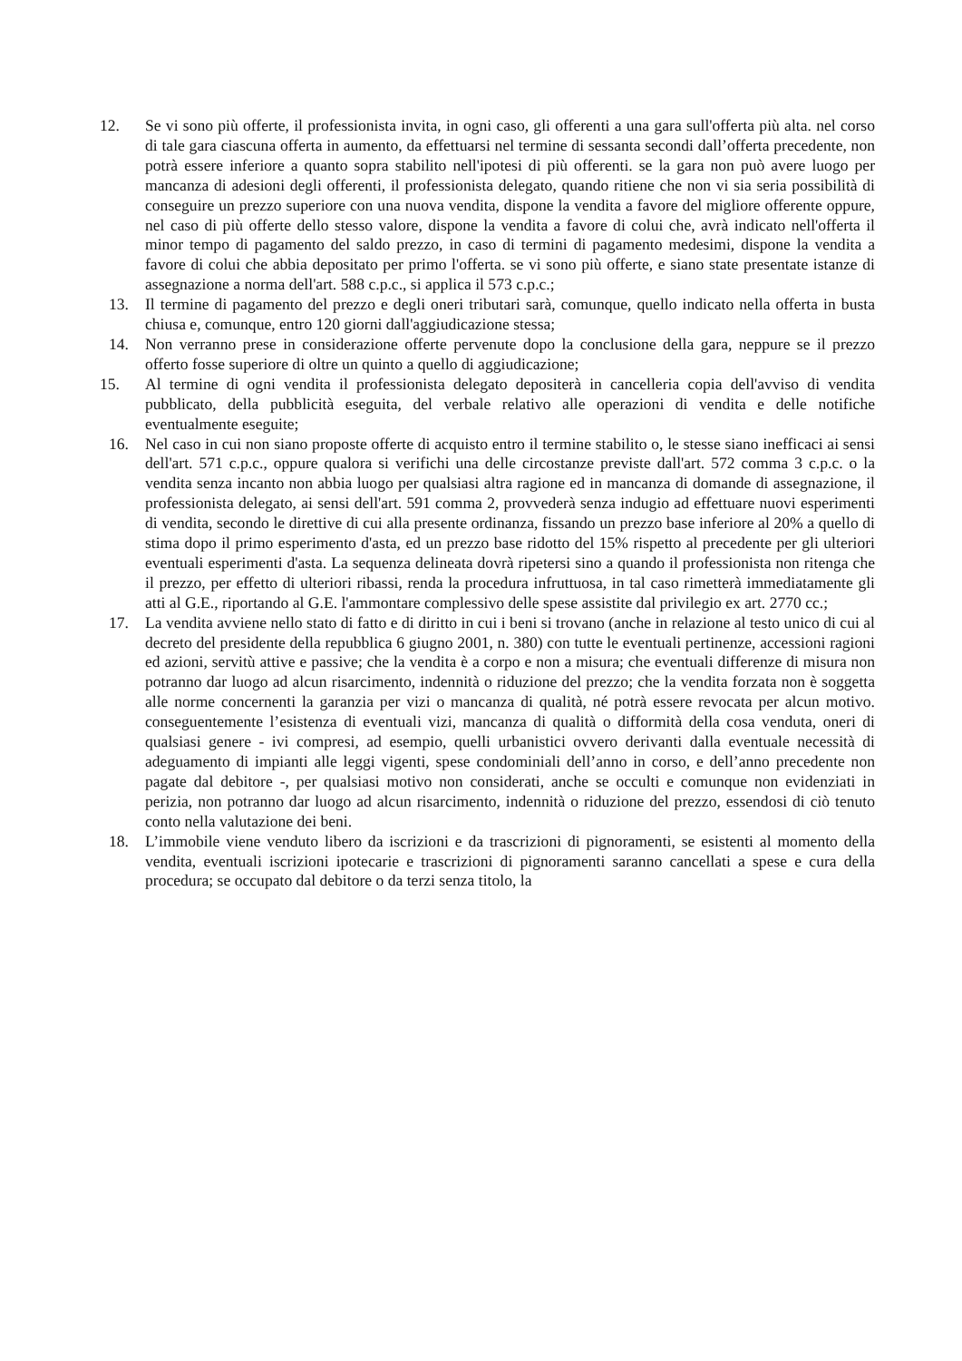12. Se vi sono più offerte, il professionista invita, in ogni caso, gli offerenti a una gara sull'offerta più alta. nel corso di tale gara ciascuna offerta in aumento, da effettuarsi nel termine di sessanta secondi dall’offerta precedente, non potrà essere inferiore a quanto sopra stabilito nell'ipotesi di più offerenti. se la gara non può avere luogo per mancanza di adesioni degli offerenti, il professionista delegato, quando ritiene che non vi sia seria possibilità di conseguire un prezzo superiore con una nuova vendita, dispone la vendita a favore del migliore offerente oppure, nel caso di più offerte dello stesso valore, dispone la vendita a favore di colui che, avrà indicato nell'offerta il minor tempo di pagamento del saldo prezzo, in caso di termini di pagamento medesimi, dispone la vendita a favore di colui che abbia depositato per primo l'offerta. se vi sono più offerte, e siano state presentate istanze di assegnazione a norma dell'art. 588 c.p.c., si applica il 573 c.p.c.;
13. Il termine di pagamento del prezzo e degli oneri tributari sarà, comunque, quello indicato nella offerta in busta chiusa e, comunque, entro 120 giorni dall'aggiudicazione stessa;
14. Non verranno prese in considerazione offerte pervenute dopo la conclusione della gara, neppure se il prezzo offerto fosse superiore di oltre un quinto a quello di aggiudicazione;
15. Al termine di ogni vendita il professionista delegato depositerà in cancelleria copia dell'avviso di vendita pubblicato, della pubblicità eseguita, del verbale relativo alle operazioni di vendita e delle notifiche eventualmente eseguite;
16. Nel caso in cui non siano proposte offerte di acquisto entro il termine stabilito o, le stesse siano inefficaci ai sensi dell'art. 571 c.p.c., oppure qualora si verifichi una delle circostanze previste dall'art. 572 comma 3 c.p.c. o la vendita senza incanto non abbia luogo per qualsiasi altra ragione ed in mancanza di domande di assegnazione, il professionista delegato, ai sensi dell'art. 591 comma 2, provvederà senza indugio ad effettuare nuovi esperimenti di vendita, secondo le direttive di cui alla presente ordinanza, fissando un prezzo base inferiore al 20% a quello di stima dopo il primo esperimento d'asta, ed un prezzo base ridotto del 15% rispetto al precedente per gli ulteriori eventuali esperimenti d'asta. La sequenza delineata dovrà ripetersi sino a quando il professionista non ritenga che il prezzo, per effetto di ulteriori ribassi, renda la procedura infruttuosa, in tal caso rimetterà immediatamente gli atti al G.E., riportando al G.E. l'ammontare complessivo delle spese assistite dal privilegio ex art. 2770 cc.;
17. La vendita avviene nello stato di fatto e di diritto in cui i beni si trovano (anche in relazione al testo unico di cui al decreto del presidente della repubblica 6 giugno 2001, n. 380) con tutte le eventuali pertinenze, accessioni ragioni ed azioni, servitù attive e passive; che la vendita è a corpo e non a misura; che eventuali differenze di misura non potranno dar luogo ad alcun risarcimento, indennità o riduzione del prezzo; che la vendita forzata non è soggetta alle norme concernenti la garanzia per vizi o mancanza di qualità, né potrà essere revocata per alcun motivo. conseguentemente l’esistenza di eventuali vizi, mancanza di qualità o difformità della cosa venduta, oneri di qualsiasi genere - ivi compresi, ad esempio, quelli urbanistici ovvero derivanti dalla eventuale necessità di adeguamento di impianti alle leggi vigenti, spese condominiali dell’anno in corso, e dell’anno precedente non pagate dal debitore -, per qualsiasi motivo non considerati, anche se occulti e comunque non evidenziati in perizia, non potranno dar luogo ad alcun risarcimento, indennità o riduzione del prezzo, essendosi di ciò tenuto conto nella valutazione dei beni.
18. L’immobile viene venduto libero da iscrizioni e da trascrizioni di pignoramenti, se esistenti al momento della vendita, eventuali iscrizioni ipotecarie e trascrizioni di pignoramenti saranno cancellati a spese e cura della procedura; se occupato dal debitore o da terzi senza titolo, la